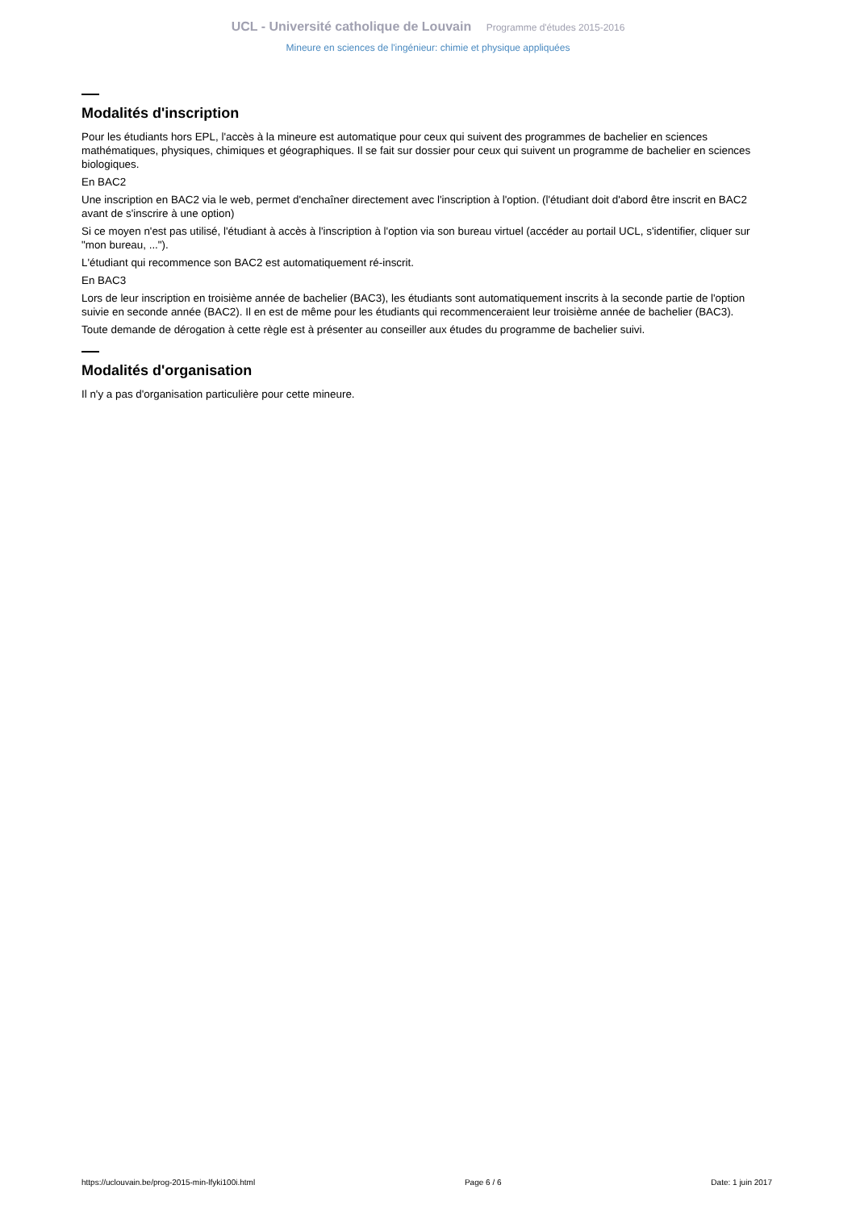UCL - Université catholique de Louvain Programme d'études 2015-2016
Mineure en sciences de l'ingénieur: chimie et physique appliquées
Modalités d'inscription
Pour les étudiants hors EPL, l'accès à la mineure est automatique pour ceux qui suivent des programmes de bachelier en sciences mathématiques, physiques, chimiques et géographiques. Il se fait sur dossier pour ceux qui suivent un programme de bachelier en sciences biologiques.
En BAC2
Une inscription en BAC2 via le web, permet d'enchaîner directement avec l'inscription à l'option. (l'étudiant doit d'abord être inscrit en BAC2 avant de s'inscrire à une option)
Si ce moyen n'est pas utilisé, l'étudiant à accès à l'inscription à l'option via son bureau virtuel (accéder au portail UCL, s'identifier, cliquer sur "mon bureau, ...").
L'étudiant qui recommence son BAC2 est automatiquement ré-inscrit.
En BAC3
Lors de leur inscription en troisième année de bachelier (BAC3), les étudiants sont automatiquement inscrits à la seconde partie de l'option suivie en seconde année (BAC2). Il en est de même pour les étudiants qui recommenceraient leur troisième année de bachelier (BAC3).
Toute demande de dérogation à cette règle est à présenter au conseiller aux études du programme de bachelier suivi.
Modalités d'organisation
Il n'y a pas d'organisation particulière pour cette mineure.
https://uclouvain.be/prog-2015-min-lfyki100i.html Page 6 / 6 Date: 1 juin 2017